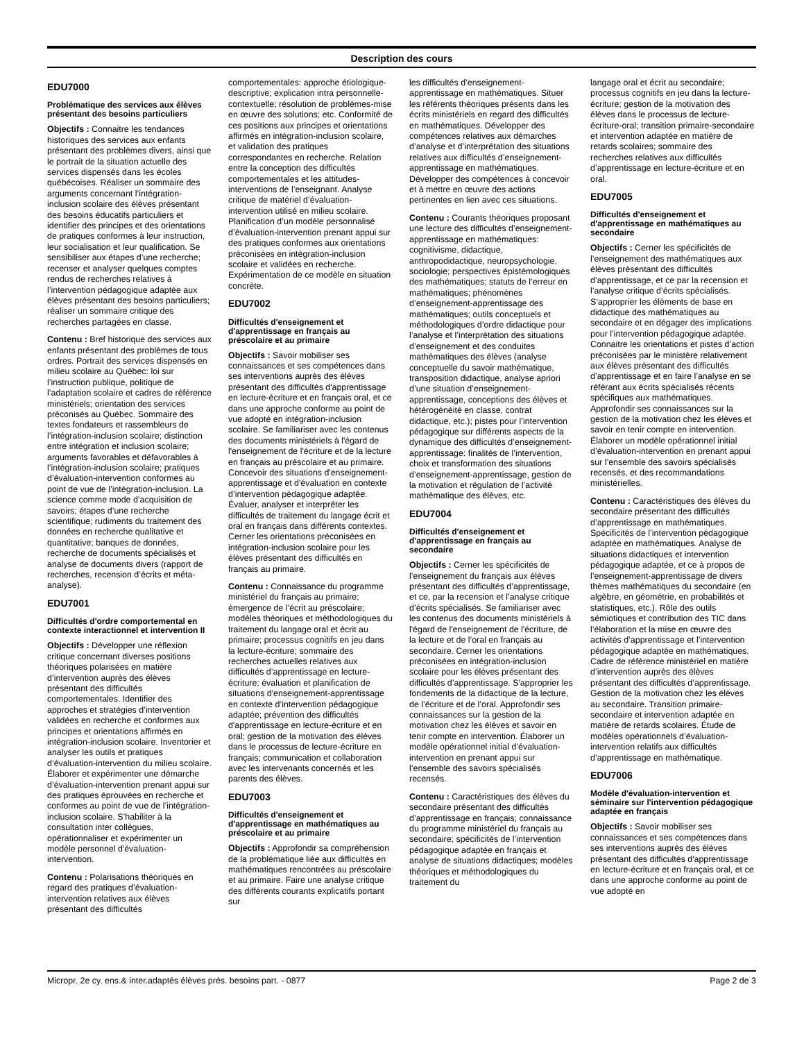Description des cours
EDU7000
Problématique des services aux élèves présentant des besoins particuliers
Objectifs : Connaitre les tendances historiques des services aux enfants présentant des problèmes divers, ainsi que le portrait de la situation actuelle des services dispensés dans les écoles québécoises. Réaliser un sommaire des arguments concernant l’intégration-inclusion scolaire des élèves présentant des besoins éducatifs particuliers et identifier des principes et des orientations de pratiques conformes à leur instruction, leur socialisation et leur qualification. Se sensibiliser aux étapes d’une recherche; recenser et analyser quelques comptes rendus de recherches relatives à l’intervention pédagogique adaptée aux élèves présentant des besoins particuliers; réaliser un sommaire critique des recherches partagées en classe.
Contenu : Bref historique des services aux enfants présentant des problèmes de tous ordres. Portrait des services dispensés en milieu scolaire au Québec: loi sur l’instruction publique, politique de l’adaptation scolaire et cadres de référence ministériels; orientation des services préconisés au Québec. Sommaire des textes fondateurs et rassembleurs de l’intégration-inclusion scolaire; distinction entre intégration et inclusion scolaire; arguments favorables et défavorables à l’intégration-inclusion scolaire; pratiques d’évaluation-intervention conformes au point de vue de l’intégration-inclusion. La science comme mode d’acquisition de savoirs; étapes d’une recherche scientifique; rudiments du traitement des données en recherche qualitative et quantitative; banques de données, recherche de documents spécialisés et analyse de documents divers (rapport de recherches, recension d’écrits et méta-analyse).
EDU7001
Difficultés d'ordre comportemental en contexte interactionnel et intervention II
Objectifs : Développer une réflexion critique concernant diverses positions théoriques polarisées en matière d’intervention auprès des élèves présentant des difficultés comportementales. Identifier des approches et stratégies d’intervention validées en recherche et conformes aux principes et orientations affirmés en intégration-inclusion scolaire. Inventorier et analyser les outils et pratiques d’évaluation-intervention du milieu scolaire. Élaborer et expérimenter une démarche d’évaluation-intervention prenant appui sur des pratiques éprouvées en recherche et conformes au point de vue de l’intégration-inclusion scolaire. S’habiliter à la consultation inter collègues, opérationnaliser et expérimenter un modèle personnel d'évaluation-intervention.
Contenu : Polarisations théoriques en regard des pratiques d’évaluation-intervention relatives aux élèves présentant des difficultés
comportementales: approche étiologique-descriptive; explication intra personnelle-contextuelle; résolution de problèmes-mise en œuvre des solutions; etc. Conformité de ces positions aux principes et orientations affirmés en intégration-inclusion scolaire, et validation des pratiques correspondantes en recherche. Relation entre la conception des difficultés comportementales et les attitudes-interventions de l’enseignant. Analyse critique de matériel d’évaluation-intervention utilisé en milieu scolaire. Planification d’un modèle personnalisé d’évaluation-intervention prenant appui sur des pratiques conformes aux orientations préconisées en intégration-inclusion scolaire et validées en recherche. Expérimentation de ce modèle en situation concrète.
EDU7002
Difficultés d'enseignement et d'apprentissage en français au préscolaire et au primaire
Objectifs : Savoir mobiliser ses connaissances et ses compétences dans ses interventions auprès des élèves présentant des difficultés d'apprentissage en lecture-écriture et en français oral, et ce dans une approche conforme au point de vue adopté en intégration-inclusion scolaire. Se familiariser avec les contenus des documents ministériels à l'égard de l'enseignement de l'écriture et de la lecture en français au préscolaire et au primaire. Concevoir des situations d'enseignement-apprentissage et d'évaluation en contexte d’intervention pédagogique adaptée. Évaluer, analyser et interpréter les difficultés de traitement du langage écrit et oral en français dans différents contextes. Cerner les orientations préconisées en intégration-inclusion scolaire pour les élèves présentant des difficultés en français au primaire.
Contenu : Connaissance du programme ministériel du français au primaire; émergence de l’écrit au préscolaire; modèles théoriques et méthodologiques du traitement du langage oral et écrit au primaire; processus cognitifs en jeu dans la lecture-écriture; sommaire des recherches actuelles relatives aux difficultés d’apprentissage en lecture-écriture; évaluation et planification de situations d'enseignement-apprentissage en contexte d’intervention pédagogique adaptée; prévention des difficultés d'apprentissage en lecture-écriture et en oral; gestion de la motivation des élèves dans le processus de lecture-écriture en français; communication et collaboration avec les intervenants concernés et les parents des élèves.
EDU7003
Difficultés d'enseignement et d'apprentissage en mathématiques au préscolaire et au primaire
Objectifs : Approfondir sa compréhension de la problématique liée aux difficultés en mathématiques rencontrées au préscolaire et au primaire. Faire une analyse critique des différents courants explicatifs portant sur
les difficultés d’enseignement-apprentissage en mathématiques. Situer les référents théoriques présents dans les écrits ministériels en regard des difficultés en mathématiques. Développer des compétences relatives aux démarches d’analyse et d’interprétation des situations relatives aux difficultés d’enseignement-apprentissage en mathématiques. Développer des compétences à concevoir et à mettre en œuvre des actions pertinentes en lien avec ces situations.
Contenu : Courants théoriques proposant une lecture des difficultés d’enseignement-apprentissage en mathématiques: cognitivisme, didactique, anthropodidactique, neuropsychologie, sociologie; perspectives épistémologiques des mathématiques; statuts de l’erreur en mathématiques; phénomènes d’enseignement-apprentissage des mathématiques; outils conceptuels et méthodologiques d’ordre didactique pour l’analyse et l’interprétation des situations d’enseignement et des conduites mathématiques des élèves (analyse conceptuelle du savoir mathématique, transposition didactique, analyse apriori d’une situation d’enseignement-apprentissage, conceptions des élèves et hétérogénéité en classe, contrat didactique, etc.); pistes pour l’intervention pédagogique sur différents aspects de la dynamique des difficultés d’enseignement-apprentissage: finalités de l’intervention, choix et transformation des situations d’enseignement-apprentissage, gestion de la motivation et régulation de l’activité mathématique des élèves, etc.
EDU7004
Difficultés d'enseignement et d'apprentissage en français au secondaire
Objectifs : Cerner les spécificités de l’enseignement du français aux élèves présentant des difficultés d’apprentissage, et ce, par la recension et l’analyse critique d’écrits spécialisés. Se familiariser avec les contenus des documents ministériels à l'égard de l'enseignement de l'écriture, de la lecture et de l’oral en français au secondaire. Cerner les orientations préconisées en intégration-inclusion scolaire pour les élèves présentant des difficultés d’apprentissage. S'approprier les fondements de la didactique de la lecture, de l’écriture et de l’oral. Approfondir ses connaissances sur la gestion de la motivation chez les élèves et savoir en tenir compte en intervention. Élaborer un modèle opérationnel initial d’évaluation-intervention en prenant appui sur l’ensemble des savoirs spécialisés recensés.
Contenu : Caractéristiques des élèves du secondaire présentant des difficultés d’apprentissage en français; connaissance du programme ministériel du français au secondaire; spécificités de l’intervention pédagogique adaptée en français et analyse de situations didactiques; modèles théoriques et méthodologiques du traitement du
langage oral et écrit au secondaire; processus cognitifs en jeu dans la lecture-écriture; gestion de la motivation des élèves dans le processus de lecture-écriture-oral; transition primaire-secondaire et intervention adaptée en matière de retards scolaires; sommaire des recherches relatives aux difficultés d’apprentissage en lecture-écriture et en oral.
EDU7005
Difficultés d'enseignement et d'apprentissage en mathématiques au secondaire
Objectifs : Cerner les spécificités de l’enseignement des mathématiques aux élèves présentant des difficultés d’apprentissage, et ce par la recension et l’analyse critique d’écrits spécialisés. S’approprier les éléments de base en didactique des mathématiques au secondaire et en dégager des implications pour l’intervention pédagogique adaptée. Connaitre les orientations et pistes d’action préconisées par le ministère relativement aux élèves présentant des difficultés d’apprentissage et en faire l’analyse en se référant aux écrits spécialisés récents spécifiques aux mathématiques. Approfondir ses connaissances sur la gestion de la motivation chez les élèves et savoir en tenir compte en intervention. Élaborer un modèle opérationnel initial d’évaluation-intervention en prenant appui sur l’ensemble des savoirs spécialisés recensés, et des recommandations ministérielles.
Contenu : Caractéristiques des élèves du secondaire présentant des difficultés d’apprentissage en mathématiques. Spécificités de l’intervention pédagogique adaptée en mathématiques. Analyse de situations didactiques et intervention pédagogique adaptée, et ce à propos de l’enseignement-apprentissage de divers thèmes mathématiques du secondaire (en algèbre, en géométrie, en probabilités et statistiques, etc.). Rôle des outils sémiotiques et contribution des TIC dans l’élaboration et la mise en œuvre des activités d’apprentissage et l’intervention pédagogique adaptée en mathématiques. Cadre de référence ministériel en matière d’intervention auprès des élèves présentant des difficultés d’apprentissage. Gestion de la motivation chez les élèves au secondaire. Transition primaire-secondaire et intervention adaptée en matière de retards scolaires. Étude de modèles opérationnels d’évaluation-intervention relatifs aux difficultés d’apprentissage en mathématique.
EDU7006
Modèle d'évaluation-intervention et séminaire sur l'intervention pédagogique adaptée en français
Objectifs : Savoir mobiliser ses connaissances et ses compétences dans ses interventions auprès des élèves présentant des difficultés d'apprentissage en lecture-écriture et en français oral, et ce dans une approche conforme au point de vue adopté en
Micropr. 2e cy. ens.& inter.adaptés élèves prés. besoins part. - 0877 Page 2 de 3